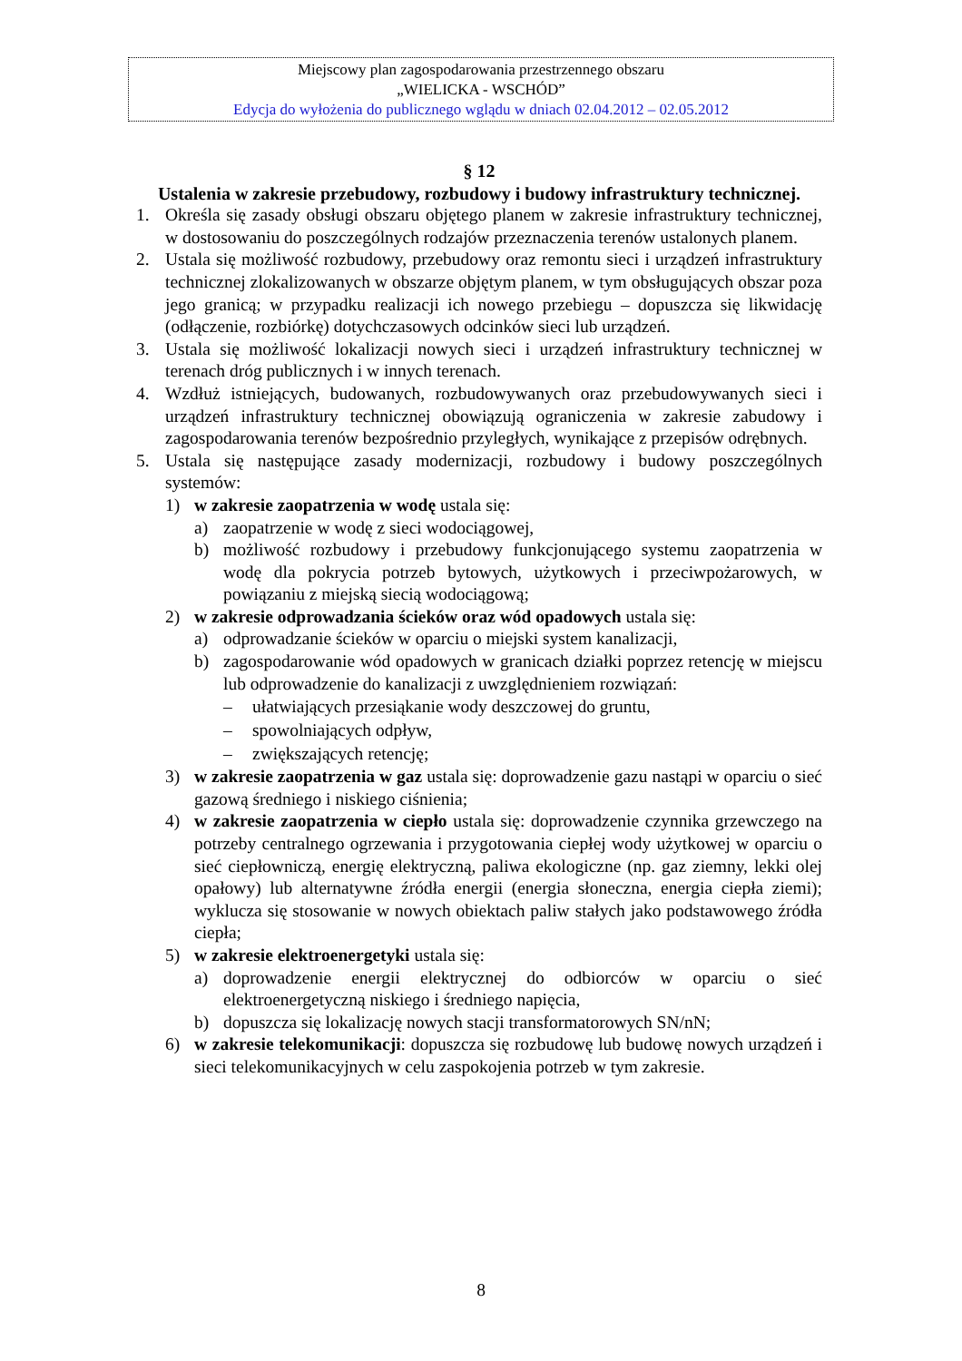Miejscowy plan zagospodarowania przestrzennego obszaru
„WIELICKA - WSCHÓD”
Edycja do wyłożenia do publicznego wglądu w dniach 02.04.2012 – 02.05.2012
§ 12
Ustalenia w zakresie przebudowy, rozbudowy i budowy infrastruktury technicznej.
1. Określa się zasady obsługi obszaru objętego planem w zakresie infrastruktury technicznej, w dostosowaniu do poszczególnych rodzajów przeznaczenia terenów ustalonych planem.
2. Ustala się możliwość rozbudowy, przebudowy oraz remontu sieci i urządzeń infrastruktury technicznej zlokalizowanych w obszarze objętym planem, w tym obsługujących obszar poza jego granicą; w przypadku realizacji ich nowego przebiegu – dopuszcza się likwidację (odłączenie, rozbiórkę) dotychczasowych odcinków sieci lub urządzeń.
3. Ustala się możliwość lokalizacji nowych sieci i urządzeń infrastruktury technicznej w terenach dróg publicznych i w innych terenach.
4. Wzdłuż istniejących, budowanych, rozbudowywanych oraz przebudowywanych sieci i urządzeń infrastruktury technicznej obowiązują ograniczenia w zakresie zabudowy i zagospodarowania terenów bezpośrednio przyległych, wynikające z przepisów odrębnych.
5. Ustala się następujące zasady modernizacji, rozbudowy i budowy poszczególnych systemów:
1) w zakresie zaopatrzenia w wodę ustala się:
a) zaopatrzenie w wodę z sieci wodociągowej,
b) możliwość rozbudowy i przebudowy funkcjonującego systemu zaopatrzenia w wodę dla pokrycia potrzeb bytowych, użytkowych i przeciwpożarowych, w powiązaniu z miejską siecią wodociągową;
2) w zakresie odprowadzania ścieków oraz wód opadowych ustala się:
a) odprowadzanie ścieków w oparciu o miejski system kanalizacji,
b) zagospodarowanie wód opadowych w granicach działki poprzez retencję w miejscu lub odprowadzenie do kanalizacji z uwzględnieniem rozwiązań:
– ułatwiających przesiąkanie wody deszczowej do gruntu,
– spowolniających odpływ,
– zwiększających retencję;
3) w zakresie zaopatrzenia w gaz ustala się: doprowadzenie gazu nastąpi w oparciu o sieć gazową średniego i niskiego ciśnienia;
4) w zakresie zaopatrzenia w ciepło ustala się: doprowadzenie czynnika grzewczego na potrzeby centralnego ogrzewania i przygotowania ciepłej wody użytkowej w oparciu o sieć ciepłowniczą, energię elektryczną, paliwa ekologiczne (np. gaz ziemny, lekki olej opałowy) lub alternatywne źródła energii (energia słoneczna, energia ciepła ziemi); wyklucza się stosowanie w nowych obiektach paliw stałych jako podstawowego źródła ciepła;
5) w zakresie elektroenergetyki ustala się:
a) doprowadzenie energii elektrycznej do odbiorców w oparciu o sieć elektroenergetyczną niskiego i średniego napięcia,
b) dopuszcza się lokalizację nowych stacji transformatorowych SN/nN;
6) w zakresie telekomunikacji: dopuszcza się rozbudowę lub budowę nowych urządzeń i sieci telekomunikacyjnych w celu zaspokojenia potrzeb w tym zakresie.
8